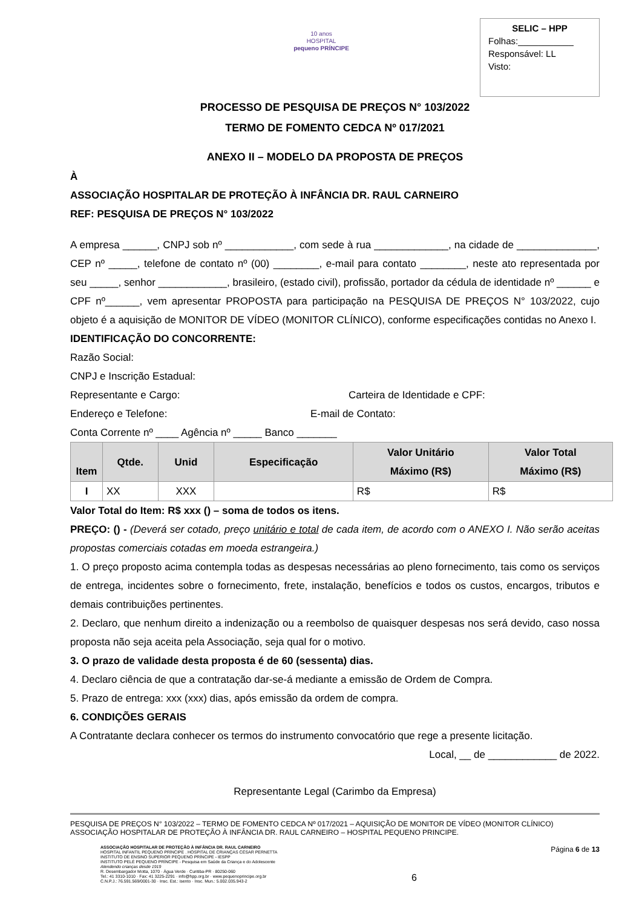10 anos
HOSPITAL
pequeno PRÍNCIPE
SELIC – HPP
Folhas:___________
Responsável: LL
Visto:
PROCESSO DE PESQUISA DE PREÇOS N° 103/2022
TERMO DE FOMENTO CEDCA Nº 017/2021
ANEXO II – MODELO DA PROPOSTA DE PREÇOS
À
ASSOCIAÇÃO HOSPITALAR DE PROTEÇÃO À INFÂNCIA DR. RAUL CARNEIRO
REF: PESQUISA DE PREÇOS N° 103/2022
A empresa ______, CNPJ sob nº ____________, com sede à rua _____________, na cidade de ______________, CEP nº _____, telefone de contato nº (00) ________, e-mail para contato ________, neste ato representada por seu _____, senhor ____________, brasileiro, (estado civil), profissão, portador da cédula de identidade nº ______ e CPF nº______, vem apresentar PROPOSTA para participação na PESQUISA DE PREÇOS N° 103/2022, cujo objeto é a aquisição de MONITOR DE VÍDEO (MONITOR CLÍNICO), conforme especificações contidas no Anexo I.
IDENTIFICAÇÃO DO CONCORRENTE:
Razão Social:
CNPJ e Inscrição Estadual:
Representante e Cargo: Carteira de Identidade e CPF:
Endereço e Telefone: E-mail de Contato:
Conta Corrente nº ____ Agência nº _____ Banco _______
| Item | Qtde. | Unid | Especificação | Valor Unitário Máximo (R$) | Valor Total Máximo (R$) |
| --- | --- | --- | --- | --- | --- |
| I | XX | XXX | | R$ | R$ |
Valor Total do Item: R$ xxx () – soma de todos os itens.
PREÇO: () - (Deverá ser cotado, preço unitário e total de cada item, de acordo com o ANEXO I. Não serão aceitas propostas comerciais cotadas em moeda estrangeira.)
1. O preço proposto acima contempla todas as despesas necessárias ao pleno fornecimento, tais como os serviços de entrega, incidentes sobre o fornecimento, frete, instalação, benefícios e todos os custos, encargos, tributos e demais contribuições pertinentes.
2. Declaro, que nenhum direito a indenização ou a reembolso de quaisquer despesas nos será devido, caso nossa proposta não seja aceita pela Associação, seja qual for o motivo.
3. O prazo de validade desta proposta é de 60 (sessenta) dias.
4. Declaro ciência de que a contratação dar-se-á mediante a emissão de Ordem de Compra.
5. Prazo de entrega: xxx (xxx) dias, após emissão da ordem de compra.
6. CONDIÇÕES GERAIS
A Contratante declara conhecer os termos do instrumento convocatório que rege a presente licitação.
Local, __ de ____________ de 2022.
Representante Legal (Carimbo da Empresa)
PESQUISA DE PREÇOS N° 103/2022 – TERMO DE FOMENTO CEDCA Nº 017/2021 – AQUISIÇÃO DE MONITOR DE VÍDEO (MONITOR CLÍNICO)
ASSOCIAÇÃO HOSPITALAR DE PROTEÇÃO À INFÂNCIA DR. RAUL CARNEIRO – HOSPITAL PEQUENO PRINCIPE.
ASSOCIAÇÃO HOSPITALAR DE PROTEÇÃO À INFÂNCIA DR. RAUL CARNEIRO
HOSPITAL INFANTIL PEQUENO PRÍNCIPE . HOSPITAL DE CRIANÇAS CÉSAR PERNETTA
INSTITUTO DE ENSINO SUPERIOR PEQUENO PRÍNCIPE - IESPP
INSTITUTO PELÉ PEQUENO PRÍNCIPE - Pesquisa em Saúde da Criança e do Adolescente
Atendendo crianças desde 1919
R. Desembargador Motta, 1070 · Água Verde · Curitiba-PR · 80250-060
Tel.: 41 3310-1010 · Fax: 41 3225-2291 · info@hpp.org.br · www.pequenoprincipe.org.br
C.N.P.J.: 76.591.569/0001-30 · Insc. Est.: isento · Insc. Mun.: 5.002.035.943-2
6
Página 6 de 13